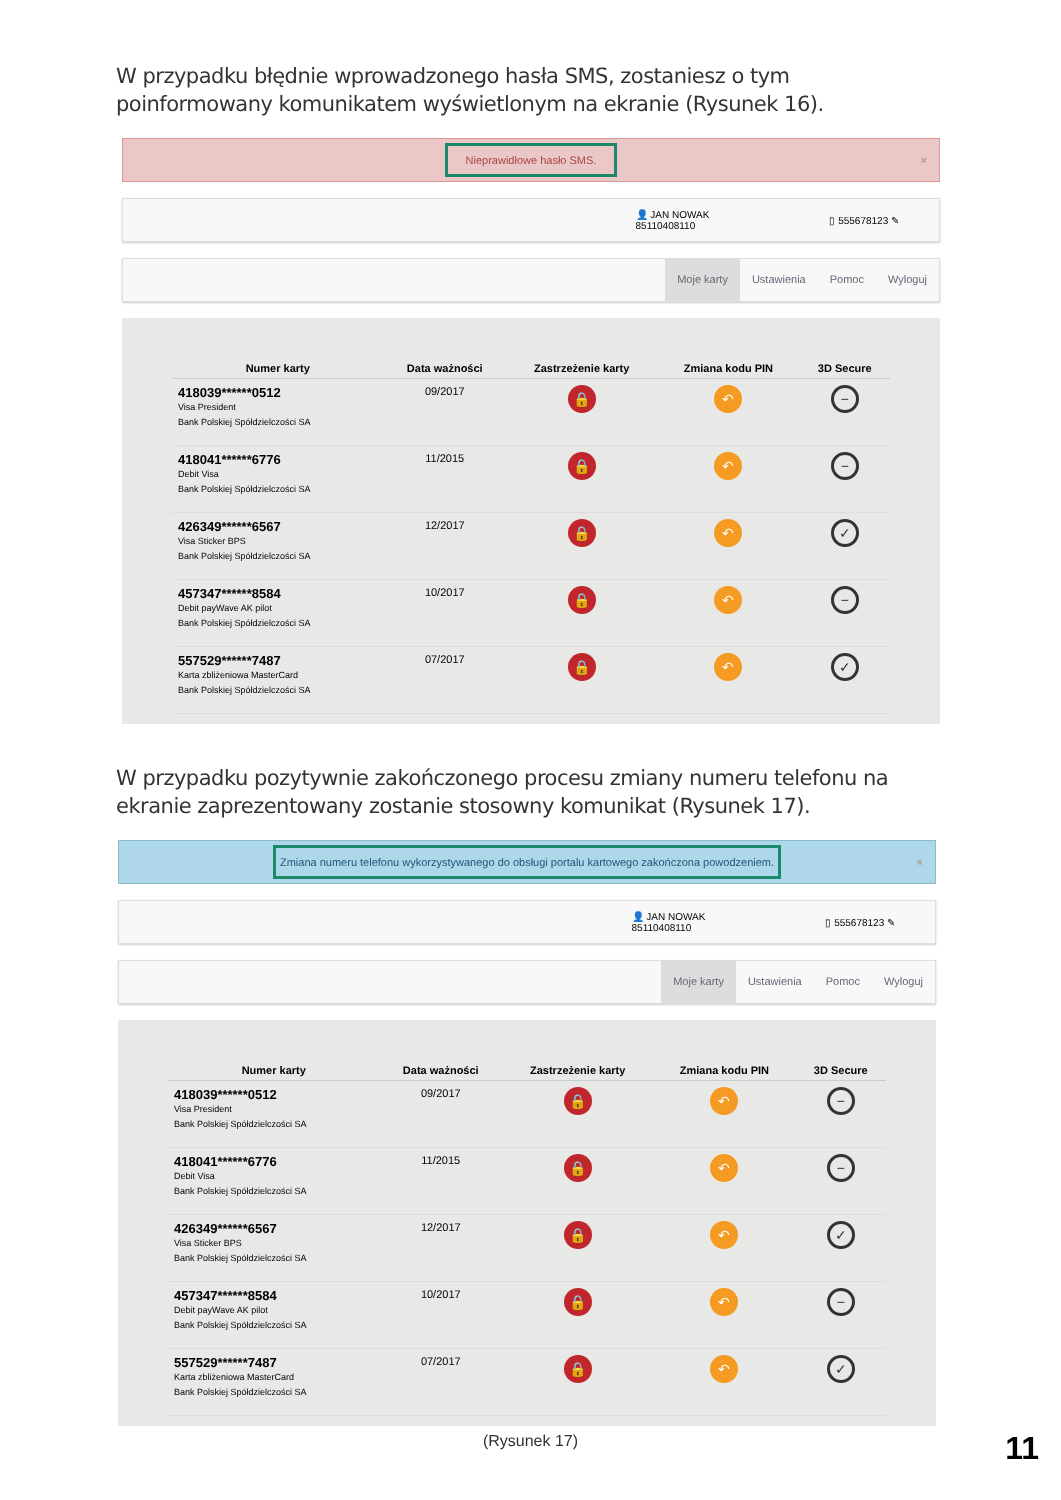W przypadku błędnie wprowadzonego hasła SMS, zostaniesz o tym poinformowany komunikatem wyświetlonym na ekranie (Rysunek 16).
Nieprawidłowe hasło SMS. ×
👤 JAN NOWAK
85110408110 ▯ 555678123 ✎
Moje karty Ustawienia Pomoc Wyloguj
| Numer karty | Data ważności | Zastrzeżenie karty | Zmiana kodu PIN | 3D Secure |
| --- | --- | --- | --- | --- |
| 418039******0512 Visa President Bank Polskiej Spółdzielczości SA | 09/2017 | 🔒 | ↶ | − |
| 418041******6776 Debit Visa Bank Polskiej Spółdzielczości SA | 11/2015 | 🔒 | ↶ | − |
| 426349******6567 Visa Sticker BPS Bank Polskiej Spółdzielczości SA | 12/2017 | 🔒 | ↶ | ✓ |
| 457347******8584 Debit payWave AK pilot Bank Polskiej Spółdzielczości SA | 10/2017 | 🔒 | ↶ | − |
| 557529******7487 Karta zbliżeniowa MasterCard Bank Polskiej Spółdzielczości SA | 07/2017 | 🔒 | ↶ | ✓ |
W przypadku pozytywnie zakończonego procesu zmiany numeru telefonu na ekranie zaprezentowany zostanie stosowny komunikat (Rysunek 17).
Zmiana numeru telefonu wykorzystywanego do obsługi portalu kartowego zakończona powodzeniem. ×
👤 JAN NOWAK
85110408110 ▯ 555678123 ✎
Moje karty Ustawienia Pomoc Wyloguj
| Numer karty | Data ważności | Zastrzeżenie karty | Zmiana kodu PIN | 3D Secure |
| --- | --- | --- | --- | --- |
| 418039******0512 Visa President Bank Polskiej Spółdzielczości SA | 09/2017 | 🔒 | ↶ | − |
| 418041******6776 Debit Visa Bank Polskiej Spółdzielczości SA | 11/2015 | 🔒 | ↶ | − |
| 426349******6567 Visa Sticker BPS Bank Polskiej Spółdzielczości SA | 12/2017 | 🔒 | ↶ | ✓ |
| 457347******8584 Debit payWave AK pilot Bank Polskiej Spółdzielczości SA | 10/2017 | 🔒 | ↶ | − |
| 557529******7487 Karta zbliżeniowa MasterCard Bank Polskiej Spółdzielczości SA | 07/2017 | 🔒 | ↶ | ✓ |
(Rysunek 17)
11